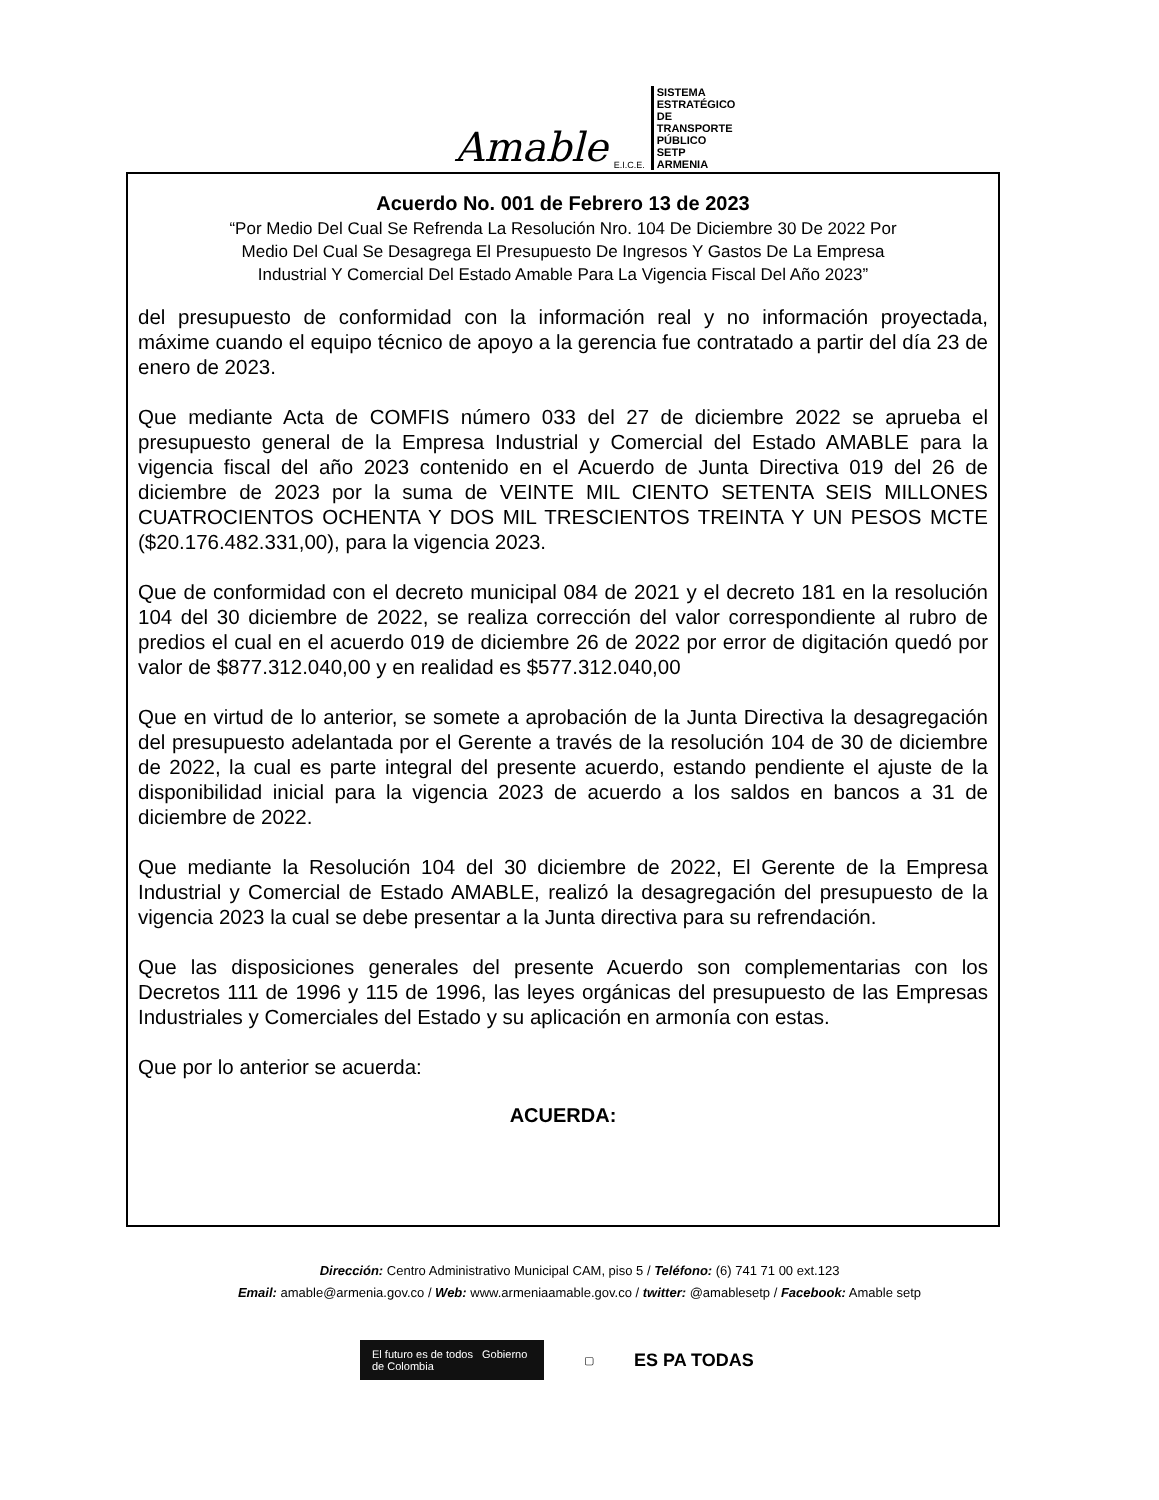Amable E.I.C.E.
SISTEMA
ESTRATÉGICO
DE TRANSPORTE
PÚBLICO SETP
ARMENIA
Acuerdo No. 001 de Febrero 13 de 2023
“Por Medio Del Cual Se Refrenda La Resolución Nro. 104 De Diciembre 30 De 2022 Por Medio Del Cual Se Desagrega El Presupuesto De Ingresos Y Gastos De La Empresa Industrial Y Comercial Del Estado Amable Para La Vigencia Fiscal Del Año 2023”
del presupuesto de conformidad con la información real y no información proyectada, máxime cuando el equipo técnico de apoyo a la gerencia fue contratado a partir del día 23 de enero de 2023.
Que mediante Acta de COMFIS número 033 del 27 de diciembre 2022 se aprueba el presupuesto general de la Empresa Industrial y Comercial del Estado AMABLE para la vigencia fiscal del año 2023 contenido en el Acuerdo de Junta Directiva 019 del 26 de diciembre de 2023 por la suma de VEINTE MIL CIENTO SETENTA SEIS MILLONES CUATROCIENTOS OCHENTA Y DOS MIL TRESCIENTOS TREINTA Y UN PESOS MCTE ($20.176.482.331,00), para la vigencia 2023.
Que de conformidad con el decreto municipal 084 de 2021 y el decreto 181 en la resolución 104 del 30 diciembre de 2022, se realiza corrección del valor correspondiente al rubro de predios el cual en el acuerdo 019 de diciembre 26 de 2022 por error de digitación quedó por valor de $877.312.040,00 y en realidad es $577.312.040,00
Que en virtud de lo anterior, se somete a aprobación de la Junta Directiva la desagregación del presupuesto adelantada por el Gerente a través de la resolución 104 de 30 de diciembre de 2022, la cual es parte integral del presente acuerdo, estando pendiente el ajuste de la disponibilidad inicial para la vigencia 2023 de acuerdo a los saldos en bancos a 31 de diciembre de 2022.
Que mediante la Resolución 104 del 30 diciembre de 2022, El Gerente de la Empresa Industrial y Comercial de Estado AMABLE, realizó la desagregación del presupuesto de la vigencia 2023 la cual se debe presentar a la Junta directiva para su refrendación.
Que las disposiciones generales del presente Acuerdo son complementarias con los Decretos 111 de 1996 y 115 de 1996, las leyes orgánicas del presupuesto de las Empresas Industriales y Comerciales del Estado y su aplicación en armonía con estas.
Que por lo anterior se acuerda:
ACUERDA:
Dirección: Centro Administrativo Municipal CAM, piso 5 / Teléfono: (6) 741 71 00 ext.123
Email: amable@armenia.gov.co / Web: www.armeniaamable.gov.co / twitter: @amablesetp / Facebook: Amable setp
El futuro es de todos Gobierno de Colombia
▢
ES PA TODAS